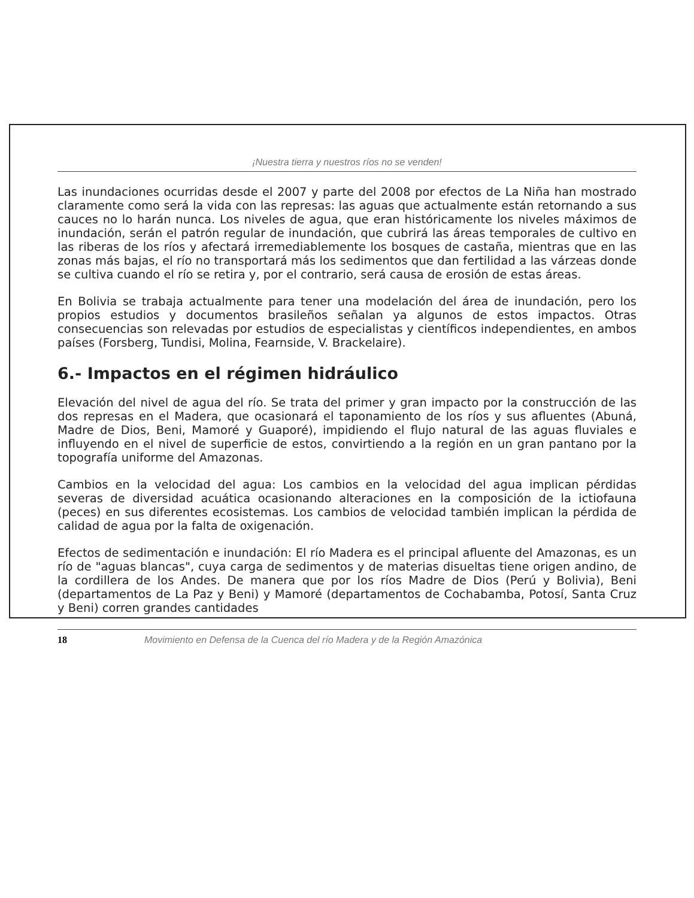¡Nuestra tierra y nuestros ríos no se venden!
Las inundaciones ocurridas desde el 2007 y parte del 2008 por efectos de La Niña han mostrado claramente como será la vida con las represas: las aguas que actualmente están retornando a sus cauces no lo harán nunca. Los niveles de agua, que eran históricamente los niveles máximos de inundación, serán el patrón regular de inundación, que cubrirá las áreas temporales de cultivo en las riberas de los ríos y afectará irremediablemente los bosques de castaña, mientras que en las zonas más bajas, el río no transportará más los sedimentos que dan fertilidad a las várzeas donde se cultiva cuando el río se retira y, por el contrario, será causa de erosión de estas áreas.
En Bolivia se trabaja actualmente para tener una modelación del área de inundación, pero los propios estudios y documentos brasileños señalan ya algunos de estos impactos. Otras consecuencias son relevadas por estudios de especialistas y científicos independientes, en ambos países (Forsberg, Tundisi, Molina, Fearnside, V. Brackelaire).
6.- Impactos en el régimen hidráulico
Elevación del nivel de agua del río. Se trata del primer y gran impacto por la construcción de las dos represas en el Madera, que ocasionará el taponamiento de los ríos y sus afluentes (Abuná, Madre de Dios, Beni, Mamoré y Guaporé), impidiendo el flujo natural de las aguas fluviales e influyendo en el nivel de superficie de estos, convirtiendo a la región en un gran pantano por la topografía uniforme del Amazonas.
Cambios en la velocidad del agua: Los cambios en la velocidad del agua implican pérdidas severas de diversidad acuática ocasionando alteraciones en la composición de la ictiofauna (peces) en sus diferentes ecosistemas. Los cambios de velocidad también implican la pérdida de calidad de agua por la falta de oxigenación.
Efectos de sedimentación e inundación: El río Madera es el principal afluente del Amazonas, es un río de "aguas blancas", cuya carga de sedimentos y de materias disueltas tiene origen andino, de la cordillera de los Andes. De manera que por los ríos Madre de Dios (Perú y Bolivia), Beni (departamentos de La Paz y Beni) y Mamoré (departamentos de Cochabamba, Potosí, Santa Cruz y Beni) corren grandes cantidades
18 Movimiento en Defensa de la Cuenca del río Madera y de la Región Amazónica